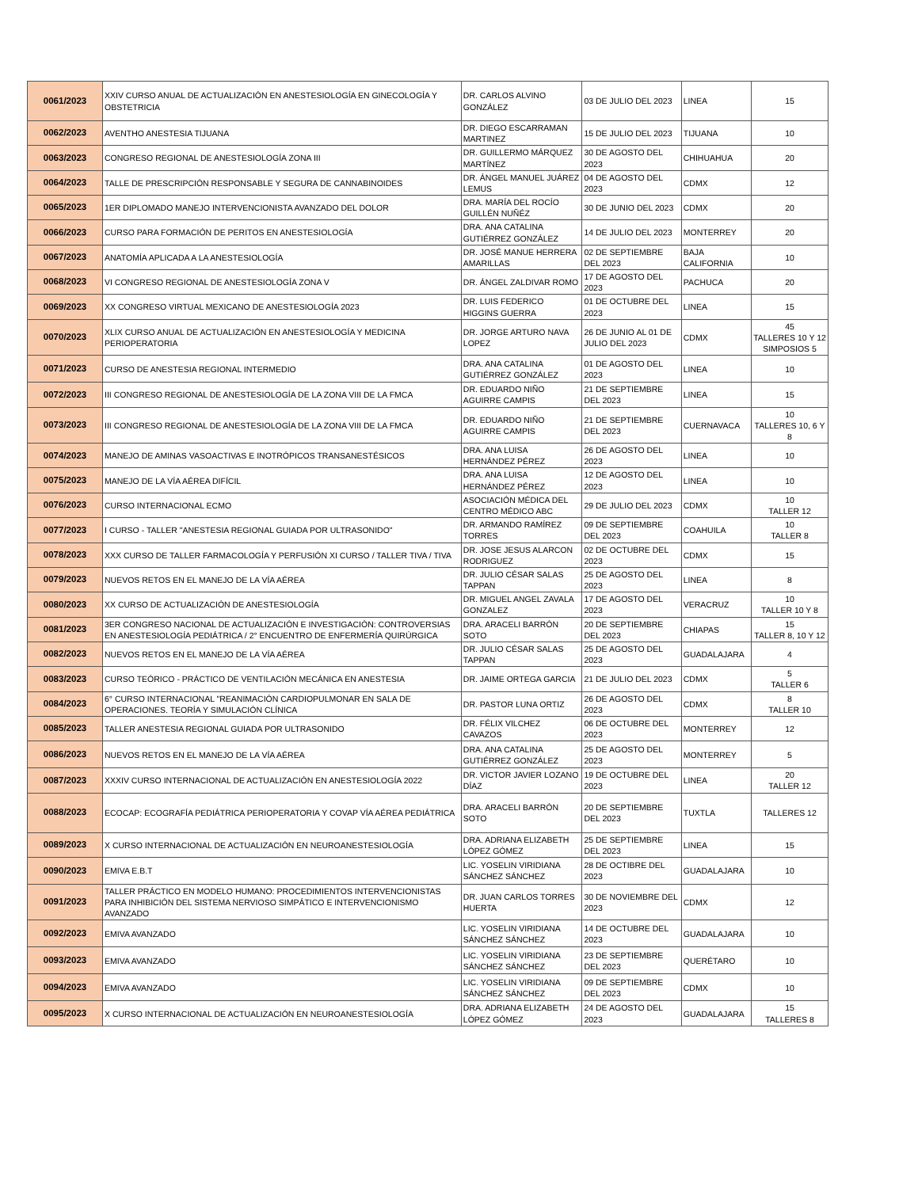| 0061/2023 | XXIV CURSO ANUAL DE ACTUALIZACIÓN EN ANESTESIOLOGÍA EN GINECOLOGÍA Y OBSTETRICIA | DR. CARLOS ALVINO GONZÁLEZ | 03 DE JULIO DEL 2023 | LINEA | 15 |
| 0062/2023 | AVENTHO ANESTESIA TIJUANA | DR. DIEGO ESCARRAMAN MARTINEZ | 15 DE JULIO DEL 2023 | TIJUANA | 10 |
| 0063/2023 | CONGRESO REGIONAL DE ANESTESIOLOGÍA ZONA III | DR. GUILLERMO MÁRQUEZ MARTÍNEZ | 30 DE AGOSTO DEL 2023 | CHIHUAHUA | 20 |
| 0064/2023 | TALLE DE PRESCRIPCIÓN RESPONSABLE Y SEGURA DE CANNABINOIDES | DR. ÁNGEL MANUEL JUÁREZ LEMUS | 04 DE AGOSTO DEL 2023 | CDMX | 12 |
| 0065/2023 | 1ER DIPLOMADO MANEJO INTERVENCIONISTA AVANZADO DEL DOLOR | DRA. MARÍA DEL ROCÍO GUILLÉN NUÑÉZ | 30 DE JUNIO DEL 2023 | CDMX | 20 |
| 0066/2023 | CURSO PARA FORMACIÓN DE PERITOS EN ANESTESIOLOGÍA | DRA. ANA CATALINA GUTIÉRREZ GONZÁLEZ | 14 DE JULIO DEL 2023 | MONTERREY | 20 |
| 0067/2023 | ANATOMÍA APLICADA A LA ANESTESIOLOGÍA | DR. JOSÉ MANUE HERRERA AMARILLAS | 02 DE SEPTIEMBRE DEL 2023 | BAJA CALIFORNIA | 10 |
| 0068/2023 | VI CONGRESO REGIONAL DE ANESTESIOLOGÍA ZONA V | DR. ÁNGEL ZALDIVAR ROMO | 17 DE AGOSTO DEL 2023 | PACHUCA | 20 |
| 0069/2023 | XX CONGRESO VIRTUAL MEXICANO DE ANESTESIOLOGÍA 2023 | DR. LUIS FEDERICO HIGGINS GUERRA | 01 DE OCTUBRE DEL 2023 | LINEA | 15 |
| 0070/2023 | XLIX CURSO ANUAL DE ACTUALIZACIÓN EN ANESTESIOLOGÍA Y MEDICINA PERIOPERATORIA | DR. JORGE ARTURO NAVA LOPEZ | 26 DE JUNIO AL 01 DE JULIO DEL 2023 | CDMX | 45 TALLERES 10 Y 12 SIMPOSIOS 5 |
| 0071/2023 | CURSO DE ANESTESIA REGIONAL INTERMEDIO | DRA. ANA CATALINA GUTIÉRREZ GONZÁLEZ | 01 DE AGOSTO DEL 2023 | LINEA | 10 |
| 0072/2023 | III CONGRESO REGIONAL DE ANESTESIOLOGÍA DE LA ZONA VIII DE LA FMCA | DR. EDUARDO NIÑO AGUIRRE CAMPIS | 21 DE SEPTIEMBRE DEL 2023 | LINEA | 15 |
| 0073/2023 | III CONGRESO REGIONAL DE ANESTESIOLOGÍA DE LA ZONA VIII DE LA FMCA | DR. EDUARDO NIÑO AGUIRRE CAMPIS | 21 DE SEPTIEMBRE DEL 2023 | CUERNAVACA | 10 TALLERES 10, 6 Y 8 |
| 0074/2023 | MANEJO DE AMINAS VASOACTIVAS E INOTRÓPICOS TRANSANESTÉSICOS | DRA. ANA LUISA HERNÁNDEZ PÉREZ | 26 DE AGOSTO DEL 2023 | LINEA | 10 |
| 0075/2023 | MANEJO DE LA VÍA AÉREA DIFÍCIL | DRA. ANA LUISA HERNÁNDEZ PÉREZ | 12 DE AGOSTO DEL 2023 | LINEA | 10 |
| 0076/2023 | CURSO INTERNACIONAL ECMO | ASOCIACIÓN MÉDICA DEL CENTRO MÉDICO ABC | 29 DE JULIO DEL 2023 | CDMX | 10 TALLER 12 |
| 0077/2023 | I CURSO - TALLER "ANESTESIA REGIONAL GUIADA POR ULTRASONIDO" | DR. ARMANDO RAMÍREZ TORRES | 09 DE SEPTIEMBRE DEL 2023 | COAHUILA | 10 TALLER 8 |
| 0078/2023 | XXX CURSO DE TALLER FARMACOLOGÍA Y PERFUSIÓN XI CURSO / TALLER TIVA / TIVA | DR. JOSE JESUS ALARCON RODRIGUEZ | 02 DE OCTUBRE DEL 2023 | CDMX | 15 |
| 0079/2023 | NUEVOS RETOS EN EL MANEJO DE LA VÍA AÉREA | DR. JULIO CÉSAR SALAS TAPPAN | 25 DE AGOSTO DEL 2023 | LINEA | 8 |
| 0080/2023 | XX CURSO DE ACTUALIZACIÓN DE ANESTESIOLOGÍA | DR. MIGUEL ANGEL ZAVALA GONZALEZ | 17 DE AGOSTO DEL 2023 | VERACRUZ | 10 TALLER 10 Y 8 |
| 0081/2023 | 3ER CONGRESO NACIONAL DE ACTUALIZACIÓN E INVESTIGACIÓN: CONTROVERSIAS EN ANESTESIOLOGÍA PEDIÁTRICA / 2° ENCUENTRO DE ENFERMERÍA QUIRÚRGICA | DRA. ARACELI BARRÓN SOTO | 20 DE SEPTIEMBRE DEL 2023 | CHIAPAS | 15 TALLER 8, 10 Y 12 |
| 0082/2023 | NUEVOS RETOS EN EL MANEJO DE LA VÍA AÉREA | DR. JULIO CÉSAR SALAS TAPPAN | 25 DE AGOSTO DEL 2023 | GUADALAJARA | 4 |
| 0083/2023 | CURSO TEÓRICO - PRÁCTICO DE VENTILACIÓN MECÁNICA EN ANESTESIA | DR. JAIME ORTEGA GARCIA | 21 DE JULIO DEL 2023 | CDMX | 5 TALLER 6 |
| 0084/2023 | 6° CURSO INTERNACIONAL "REANIMACIÓN CARDIOPULMONAR EN SALA DE OPERACIONES. TEORÍA Y SIMULACIÓN CLÍNICA | DR. PASTOR LUNA ORTIZ | 26 DE AGOSTO DEL 2023 | CDMX | 8 TALLER 10 |
| 0085/2023 | TALLER ANESTESIA REGIONAL GUIADA POR ULTRASONIDO | DR. FÉLIX VILCHEZ CAVAZOS | 06 DE OCTUBRE DEL 2023 | MONTERREY | 12 |
| 0086/2023 | NUEVOS RETOS EN EL MANEJO DE LA VÍA AÉREA | DRA. ANA CATALINA GUTIÉRREZ GONZÁLEZ | 25 DE AGOSTO DEL 2023 | MONTERREY | 5 |
| 0087/2023 | XXXIV CURSO INTERNACIONAL DE ACTUALIZACIÓN EN ANESTESIOLOGÍA 2022 | DR. VICTOR JAVIER LOZANO DÍAZ | 19 DE OCTUBRE DEL 2023 | LINEA | 20 TALLER 12 |
| 0088/2023 | ECOCAP: ECOGRAFÍA PEDIÁTRICA PERIOPERATORIA Y COVAP VÍA AÉREA PEDIÁTRICA | DRA. ARACELI BARRÓN SOTO | 20 DE SEPTIEMBRE DEL 2023 | TUXTLA | TALLERES 12 |
| 0089/2023 | X CURSO INTERNACIONAL DE ACTUALIZACIÓN EN NEUROANESTESIOLOGÍA | DRA. ADRIANA ELIZABETH LÓPEZ GÓMEZ | 25 DE SEPTIEMBRE DEL 2023 | LINEA | 15 |
| 0090/2023 | EMIVA E.B.T | LIC. YOSELIN VIRIDIANA SÁNCHEZ SÁNCHEZ | 28 DE OCTIBRE DEL 2023 | GUADALAJARA | 10 |
| 0091/2023 | TALLER PRÁCTICO EN MODELO HUMANO: PROCEDIMIENTOS INTERVENCIONISTAS PARA INHIBICIÓN DEL SISTEMA NERVIOSO SIMPÁTICO E INTERVENCIONISMO AVANZADO | DR. JUAN CARLOS TORRES HUERTA | 30 DE NOVIEMBRE DEL 2023 | CDMX | 12 |
| 0092/2023 | EMIVA AVANZADO | LIC. YOSELIN VIRIDIANA SÁNCHEZ SÁNCHEZ | 14 DE OCTUBRE DEL 2023 | GUADALAJARA | 10 |
| 0093/2023 | EMIVA AVANZADO | LIC. YOSELIN VIRIDIANA SÁNCHEZ SÁNCHEZ | 23 DE SEPTIEMBRE DEL 2023 | QUERÉTARO | 10 |
| 0094/2023 | EMIVA AVANZADO | LIC. YOSELIN VIRIDIANA SÁNCHEZ SÁNCHEZ | 09 DE SEPTIEMBRE DEL 2023 | CDMX | 10 |
| 0095/2023 | X CURSO INTERNACIONAL DE ACTUALIZACIÓN EN NEUROANESTESIOLOGÍA | DRA. ADRIANA ELIZABETH LÓPEZ GÓMEZ | 24 DE AGOSTO DEL 2023 | GUADALAJARA | 15 TALLERES 8 |